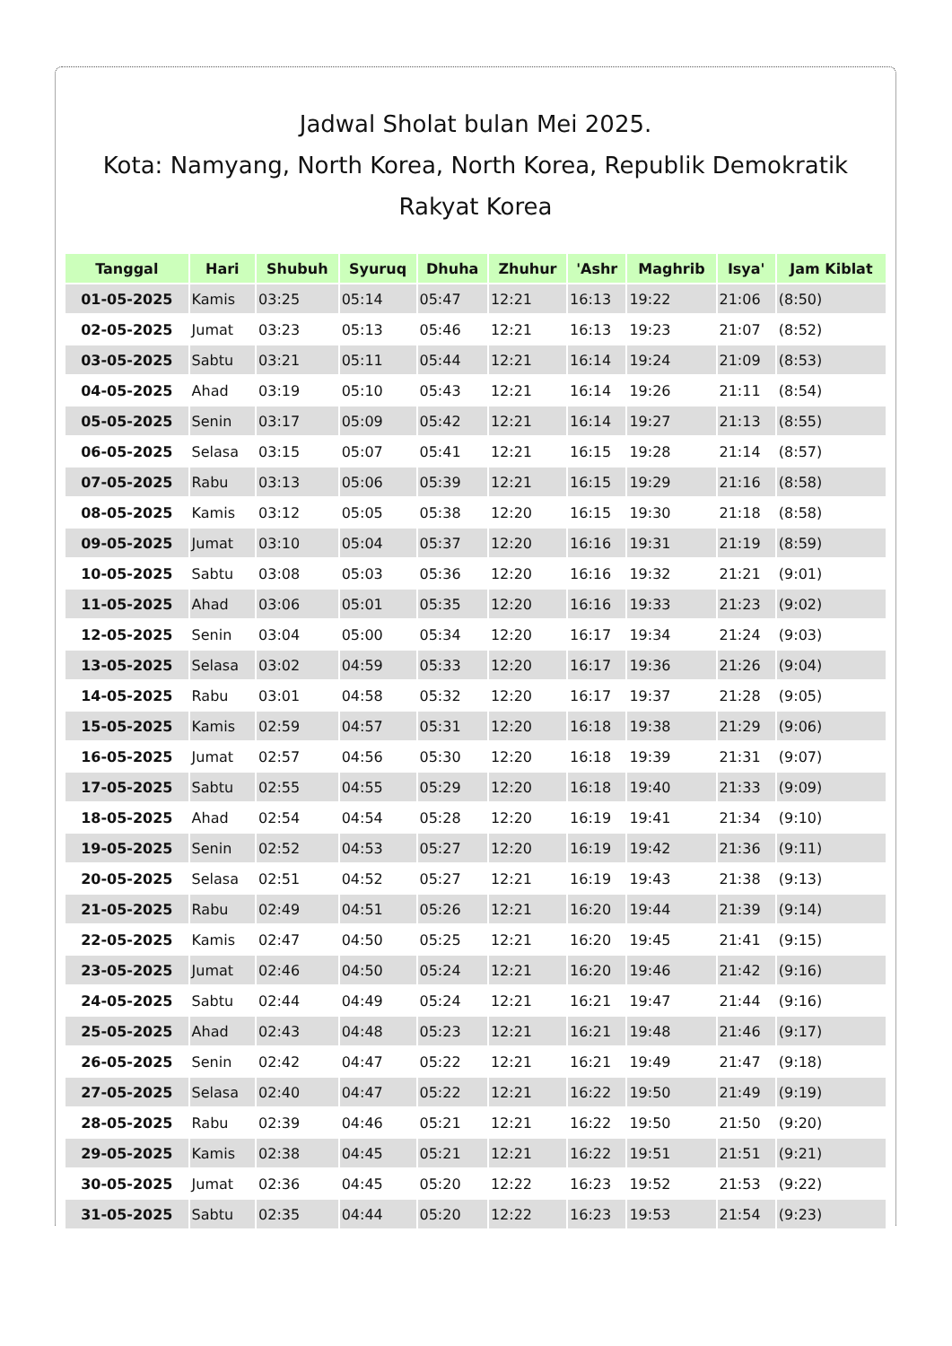Jadwal Sholat bulan Mei 2025.
Kota: Namyang, North Korea, North Korea, Republik Demokratik Rakyat Korea
| Tanggal | Hari | Shubuh | Syuruq | Dhuha | Zhuhur | 'Ashr | Maghrib | Isya' | Jam Kiblat |
| --- | --- | --- | --- | --- | --- | --- | --- | --- | --- |
| 01-05-2025 | Kamis | 03:25 | 05:14 | 05:47 | 12:21 | 16:13 | 19:22 | 21:06 | (8:50) |
| 02-05-2025 | Jumat | 03:23 | 05:13 | 05:46 | 12:21 | 16:13 | 19:23 | 21:07 | (8:52) |
| 03-05-2025 | Sabtu | 03:21 | 05:11 | 05:44 | 12:21 | 16:14 | 19:24 | 21:09 | (8:53) |
| 04-05-2025 | Ahad | 03:19 | 05:10 | 05:43 | 12:21 | 16:14 | 19:26 | 21:11 | (8:54) |
| 05-05-2025 | Senin | 03:17 | 05:09 | 05:42 | 12:21 | 16:14 | 19:27 | 21:13 | (8:55) |
| 06-05-2025 | Selasa | 03:15 | 05:07 | 05:41 | 12:21 | 16:15 | 19:28 | 21:14 | (8:57) |
| 07-05-2025 | Rabu | 03:13 | 05:06 | 05:39 | 12:21 | 16:15 | 19:29 | 21:16 | (8:58) |
| 08-05-2025 | Kamis | 03:12 | 05:05 | 05:38 | 12:20 | 16:15 | 19:30 | 21:18 | (8:58) |
| 09-05-2025 | Jumat | 03:10 | 05:04 | 05:37 | 12:20 | 16:16 | 19:31 | 21:19 | (8:59) |
| 10-05-2025 | Sabtu | 03:08 | 05:03 | 05:36 | 12:20 | 16:16 | 19:32 | 21:21 | (9:01) |
| 11-05-2025 | Ahad | 03:06 | 05:01 | 05:35 | 12:20 | 16:16 | 19:33 | 21:23 | (9:02) |
| 12-05-2025 | Senin | 03:04 | 05:00 | 05:34 | 12:20 | 16:17 | 19:34 | 21:24 | (9:03) |
| 13-05-2025 | Selasa | 03:02 | 04:59 | 05:33 | 12:20 | 16:17 | 19:36 | 21:26 | (9:04) |
| 14-05-2025 | Rabu | 03:01 | 04:58 | 05:32 | 12:20 | 16:17 | 19:37 | 21:28 | (9:05) |
| 15-05-2025 | Kamis | 02:59 | 04:57 | 05:31 | 12:20 | 16:18 | 19:38 | 21:29 | (9:06) |
| 16-05-2025 | Jumat | 02:57 | 04:56 | 05:30 | 12:20 | 16:18 | 19:39 | 21:31 | (9:07) |
| 17-05-2025 | Sabtu | 02:55 | 04:55 | 05:29 | 12:20 | 16:18 | 19:40 | 21:33 | (9:09) |
| 18-05-2025 | Ahad | 02:54 | 04:54 | 05:28 | 12:20 | 16:19 | 19:41 | 21:34 | (9:10) |
| 19-05-2025 | Senin | 02:52 | 04:53 | 05:27 | 12:20 | 16:19 | 19:42 | 21:36 | (9:11) |
| 20-05-2025 | Selasa | 02:51 | 04:52 | 05:27 | 12:21 | 16:19 | 19:43 | 21:38 | (9:13) |
| 21-05-2025 | Rabu | 02:49 | 04:51 | 05:26 | 12:21 | 16:20 | 19:44 | 21:39 | (9:14) |
| 22-05-2025 | Kamis | 02:47 | 04:50 | 05:25 | 12:21 | 16:20 | 19:45 | 21:41 | (9:15) |
| 23-05-2025 | Jumat | 02:46 | 04:50 | 05:24 | 12:21 | 16:20 | 19:46 | 21:42 | (9:16) |
| 24-05-2025 | Sabtu | 02:44 | 04:49 | 05:24 | 12:21 | 16:21 | 19:47 | 21:44 | (9:16) |
| 25-05-2025 | Ahad | 02:43 | 04:48 | 05:23 | 12:21 | 16:21 | 19:48 | 21:46 | (9:17) |
| 26-05-2025 | Senin | 02:42 | 04:47 | 05:22 | 12:21 | 16:21 | 19:49 | 21:47 | (9:18) |
| 27-05-2025 | Selasa | 02:40 | 04:47 | 05:22 | 12:21 | 16:22 | 19:50 | 21:49 | (9:19) |
| 28-05-2025 | Rabu | 02:39 | 04:46 | 05:21 | 12:21 | 16:22 | 19:50 | 21:50 | (9:20) |
| 29-05-2025 | Kamis | 02:38 | 04:45 | 05:21 | 12:21 | 16:22 | 19:51 | 21:51 | (9:21) |
| 30-05-2025 | Jumat | 02:36 | 04:45 | 05:20 | 12:22 | 16:23 | 19:52 | 21:53 | (9:22) |
| 31-05-2025 | Sabtu | 02:35 | 04:44 | 05:20 | 12:22 | 16:23 | 19:53 | 21:54 | (9:23) |